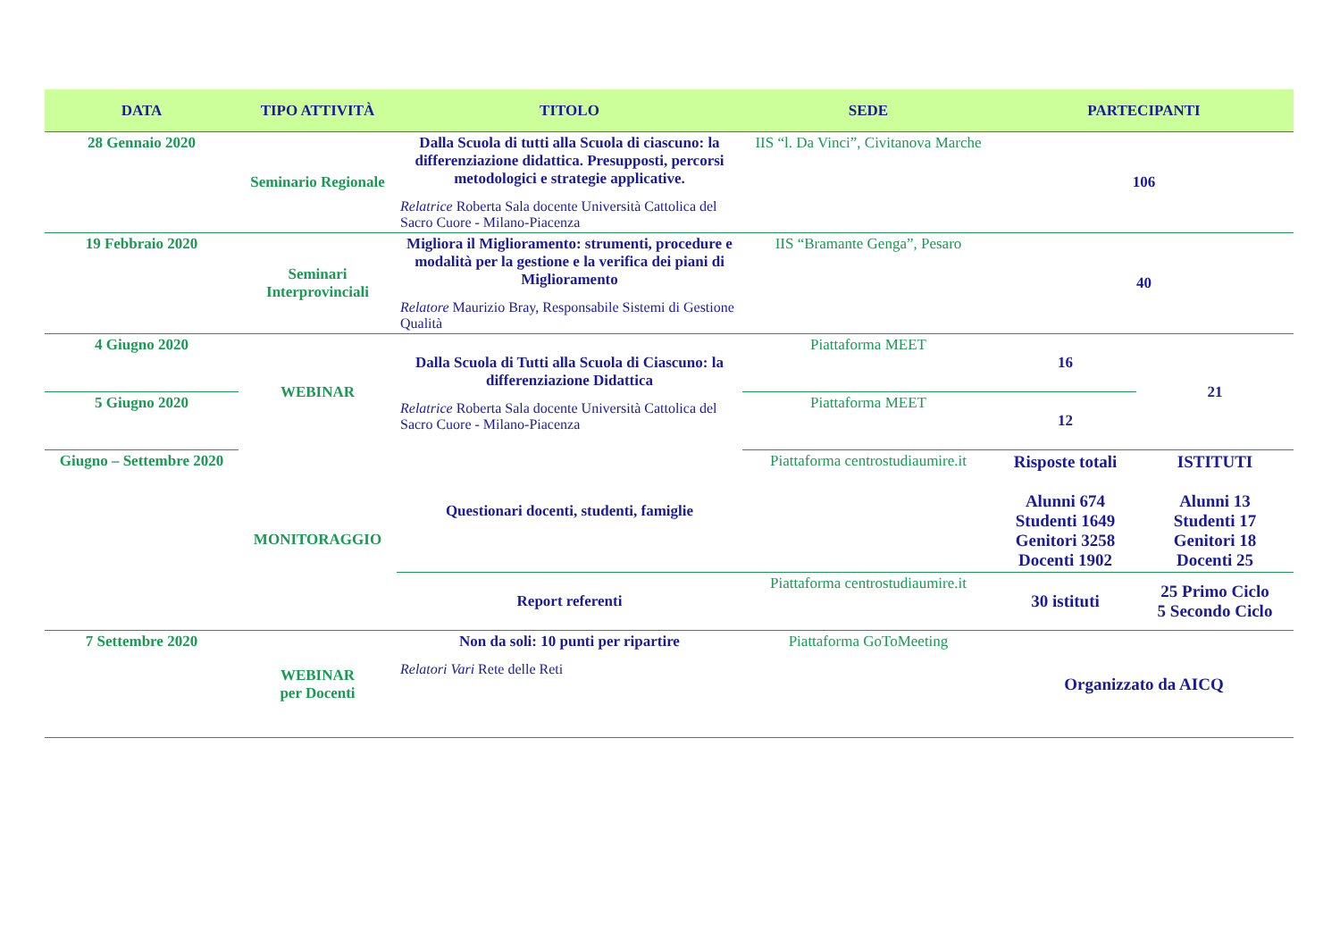| DATA | TIPO ATTIVITÀ | TITOLO | SEDE | PARTECIPANTI | |
| --- | --- | --- | --- | --- | --- |
| 28 Gennaio 2020 | Seminario Regionale | Dalla Scuola di tutti alla Scuola di ciascuno: la differenziazione didattica. Presupposti, percorsi metodologici e strategie applicative. Relatrice Roberta Sala docente Università Cattolica del Sacro Cuore - Milano-Piacenza | IIS “l. Da Vinci”, Civitanova Marche | 106 | |
| 19 Febbraio 2020 | Seminari Interprovinciali | Migliora il Miglioramento: strumenti, procedure e modalità per la gestione e la verifica dei piani di Miglioramento Relatore Maurizio Bray, Responsabile Sistemi di Gestione Qualità | IIS “Bramante Genga”, Pesaro | 40 | |
| 4 Giugno 2020 | WEBINAR | Dalla Scuola di Tutti alla Scuola di Ciascuno: la differenziazione Didattica Relatrice Roberta Sala docente Università Cattolica del Sacro Cuore - Milano-Piacenza | Piattaforma MEET | 16 | 21 |
| 5 Giugno 2020 | | | Piattaforma MEET | 12 | |
| Giugno – Settembre 2020 | MONITORAGGIO | Questionari docenti, studenti, famiglie | Piattaforma centrostudiaumire.it | Risposte totali Alunni 674 Studenti 1649 Genitori 3258 Docenti 1902 | ISTITUTI Alunni 13 Studenti 17 Genitori 18 Docenti 25 |
| | | Report referenti | Piattaforma centrostudiaumire.it | 30 istituti | 25 Primo Ciclo 5 Secondo Ciclo |
| 7 Settembre 2020 | WEBINAR per Docenti | Non da soli: 10 punti per ripartire Relatori Vari Rete delle Reti | Piattaforma GoToMeeting | Organizzato da AICQ | |